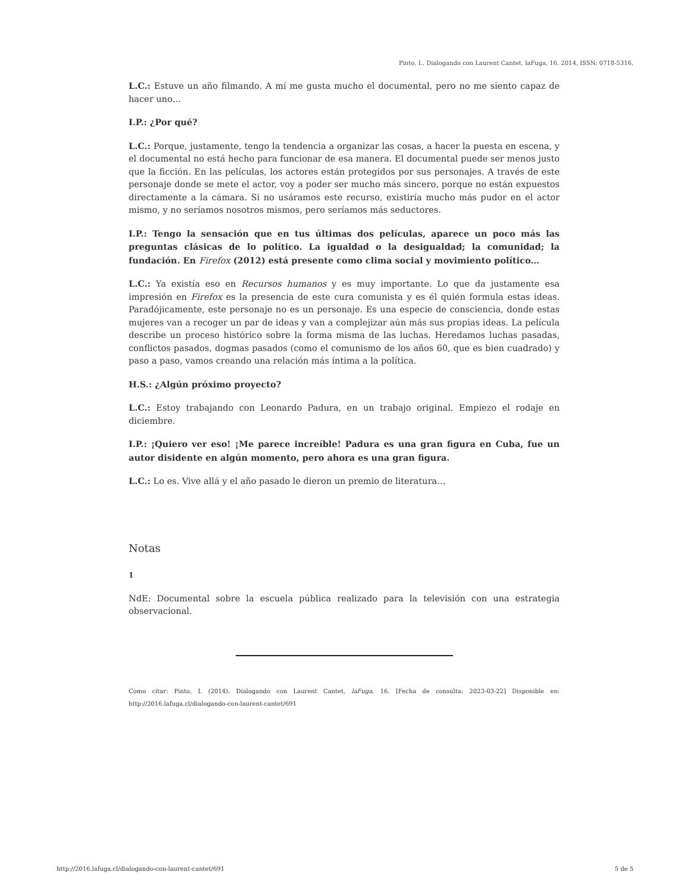Pinto, I.. Dialogando con Laurent Cantet. laFuga, 16, 2014, ISSN: 0718-5316.
L.C.: Estuve un año filmando. A mí me gusta mucho el documental, pero no me siento capaz de hacer uno…
I.P.: ¿Por qué?
L.C.: Porque, justamente, tengo la tendencia a organizar las cosas, a hacer la puesta en escena, y el documental no está hecho para funcionar de esa manera. El documental puede ser menos justo que la ficción. En las películas, los actores están protegidos por sus personajes. A través de este personaje donde se mete el actor, voy a poder ser mucho más sincero, porque no están expuestos directamente a la cámara. Si no usáramos este recurso, existiría mucho más pudor en el actor mismo, y no seríamos nosotros mismos, pero seríamos más seductores.
I.P.: Tengo la sensación que en tus últimas dos películas, aparece un poco más las preguntas clásicas de lo político. La igualdad o la desigualdad; la comunidad; la fundación. En Firefox (2012) está presente como clima social y movimiento político…
L.C.: Ya existía eso en Recursos humanos y es muy importante. Lo que da justamente esa impresión en Firefox es la presencia de este cura comunista y es él quién formula estas ideas. Paradójicamente, este personaje no es un personaje. Es una especie de consciencia, donde estas mujeres van a recoger un par de ideas y van a complejizar aún más sus propias ideas. La película describe un proceso histórico sobre la forma misma de las luchas. Heredamos luchas pasadas, conflictos pasados, dogmas pasados (como el comunismo de los años 60, que es bien cuadrado) y paso a paso, vamos creando una relación más íntima a la política.
H.S.: ¿Algún próximo proyecto?
L.C.: Estoy trabajando con Leonardo Padura, en un trabajo original. Empiezo el rodaje en diciembre.
I.P.: ¡Quiero ver eso! ¡Me parece increíble! Padura es una gran figura en Cuba, fue un autor disidente en algún momento, pero ahora es una gran figura.
L.C.: Lo es. Vive allá y el año pasado le dieron un premio de literatura…
Notas
1
NdE: Documental sobre la escuela pública realizado para la televisión con una estrategia observacional.
Como citar: Pinto, I. (2014). Dialogando con Laurent Cantet, laFuga, 16. [Fecha de consulta: 2023-03-22] Disponible en: http://2016.lafuga.cl/dialogando-con-laurent-cantet/691
http://2016.lafuga.cl/dialogando-con-laurent-cantet/691 5 de 5